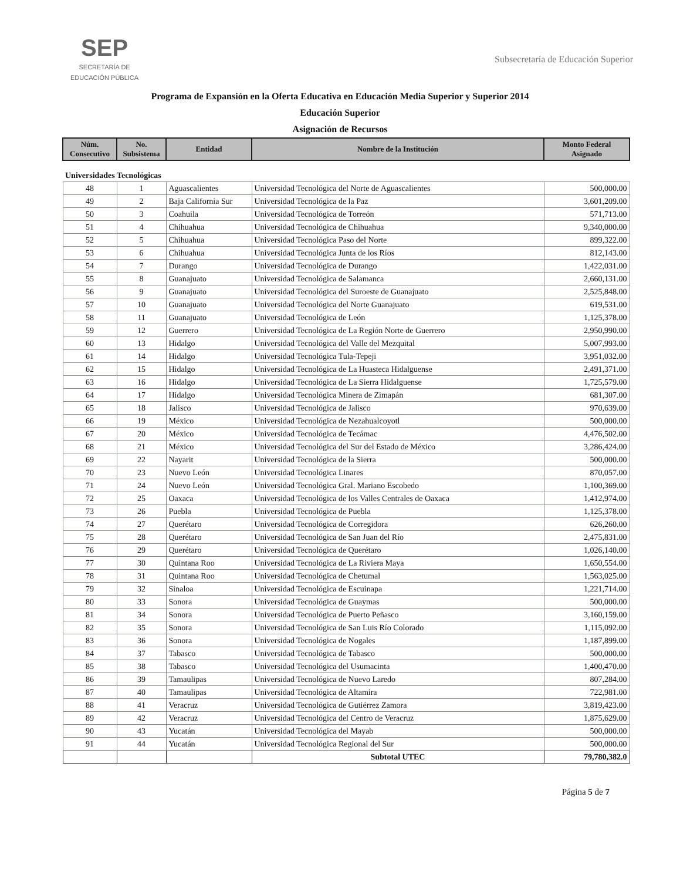SEP
SECRETARÍA DE
EDUCACIÓN PÚBLICA
Subsecretaría de Educación Superior
Programa de Expansión en la Oferta Educativa en Educación Media Superior y Superior 2014
Educación Superior
Asignación de Recursos
| Núm. Consecutivo | No. Subsistema | Entidad | Nombre de la Institución | Monto Federal Asignado |
| --- | --- | --- | --- | --- |
| Universidades Tecnológicas | | | | |
| 48 | 1 | Aguascalientes | Universidad Tecnológica del Norte de Aguascalientes | 500,000.00 |
| 49 | 2 | Baja California Sur | Universidad Tecnológica de la Paz | 3,601,209.00 |
| 50 | 3 | Coahuila | Universidad Tecnológica de Torreón | 571,713.00 |
| 51 | 4 | Chihuahua | Universidad Tecnológica de Chihuahua | 9,340,000.00 |
| 52 | 5 | Chihuahua | Universidad Tecnológica Paso del Norte | 899,322.00 |
| 53 | 6 | Chihuahua | Universidad Tecnológica Junta de los Ríos | 812,143.00 |
| 54 | 7 | Durango | Universidad Tecnológica de Durango | 1,422,031.00 |
| 55 | 8 | Guanajuato | Universidad Tecnológica de Salamanca | 2,660,131.00 |
| 56 | 9 | Guanajuato | Universidad Tecnológica del Suroeste de Guanajuato | 2,525,848.00 |
| 57 | 10 | Guanajuato | Universidad Tecnológica del Norte Guanajuato | 619,531.00 |
| 58 | 11 | Guanajuato | Universidad Tecnológica de León | 1,125,378.00 |
| 59 | 12 | Guerrero | Universidad Tecnológica de La Región Norte de Guerrero | 2,950,990.00 |
| 60 | 13 | Hidalgo | Universidad Tecnológica del Valle del Mezquital | 5,007,993.00 |
| 61 | 14 | Hidalgo | Universidad Tecnológica Tula-Tepeji | 3,951,032.00 |
| 62 | 15 | Hidalgo | Universidad Tecnológica de La Huasteca Hidalguense | 2,491,371.00 |
| 63 | 16 | Hidalgo | Universidad Tecnológica de La Sierra Hidalguense | 1,725,579.00 |
| 64 | 17 | Hidalgo | Universidad Tecnológica Minera de Zimapán | 681,307.00 |
| 65 | 18 | Jalisco | Universidad Tecnológica de Jalisco | 970,639.00 |
| 66 | 19 | México | Universidad Tecnológica de Nezahualcoyotl | 500,000.00 |
| 67 | 20 | México | Universidad Tecnológica de Tecámac | 4,476,502.00 |
| 68 | 21 | México | Universidad Tecnológica del Sur del Estado de México | 3,286,424.00 |
| 69 | 22 | Nayarit | Universidad Tecnológica de la Sierra | 500,000.00 |
| 70 | 23 | Nuevo León | Universidad Tecnológica Linares | 870,057.00 |
| 71 | 24 | Nuevo León | Universidad Tecnológica Gral. Mariano Escobedo | 1,100,369.00 |
| 72 | 25 | Oaxaca | Universidad Tecnológica de los Valles Centrales de Oaxaca | 1,412,974.00 |
| 73 | 26 | Puebla | Universidad Tecnológica de Puebla | 1,125,378.00 |
| 74 | 27 | Querétaro | Universidad Tecnológica de Corregidora | 626,260.00 |
| 75 | 28 | Querétaro | Universidad Tecnológica de San Juan del Río | 2,475,831.00 |
| 76 | 29 | Querétaro | Universidad Tecnológica de Querétaro | 1,026,140.00 |
| 77 | 30 | Quintana Roo | Universidad Tecnológica de La Riviera Maya | 1,650,554.00 |
| 78 | 31 | Quintana Roo | Universidad Tecnológica de Chetumal | 1,563,025.00 |
| 79 | 32 | Sinaloa | Universidad Tecnológica de Escuinapa | 1,221,714.00 |
| 80 | 33 | Sonora | Universidad Tecnológica de Guaymas | 500,000.00 |
| 81 | 34 | Sonora | Universidad Tecnológica de Puerto Peñasco | 3,160,159.00 |
| 82 | 35 | Sonora | Universidad Tecnológica de San Luis Río Colorado | 1,115,092.00 |
| 83 | 36 | Sonora | Universidad Tecnológica de Nogales | 1,187,899.00 |
| 84 | 37 | Tabasco | Universidad Tecnológica de Tabasco | 500,000.00 |
| 85 | 38 | Tabasco | Universidad Tecnológica del Usumacinta | 1,400,470.00 |
| 86 | 39 | Tamaulipas | Universidad Tecnológica de Nuevo Laredo | 807,284.00 |
| 87 | 40 | Tamaulipas | Universidad Tecnológica de Altamira | 722,981.00 |
| 88 | 41 | Veracruz | Universidad Tecnológica de Gutiérrez Zamora | 3,819,423.00 |
| 89 | 42 | Veracruz | Universidad Tecnológica del Centro de Veracruz | 1,875,629.00 |
| 90 | 43 | Yucatán | Universidad Tecnológica del Mayab | 500,000.00 |
| 91 | 44 | Yucatán | Universidad Tecnológica Regional del Sur | 500,000.00 |
| | | | Subtotal UTEC | 79,780,382.0 |
Página 5 de 7